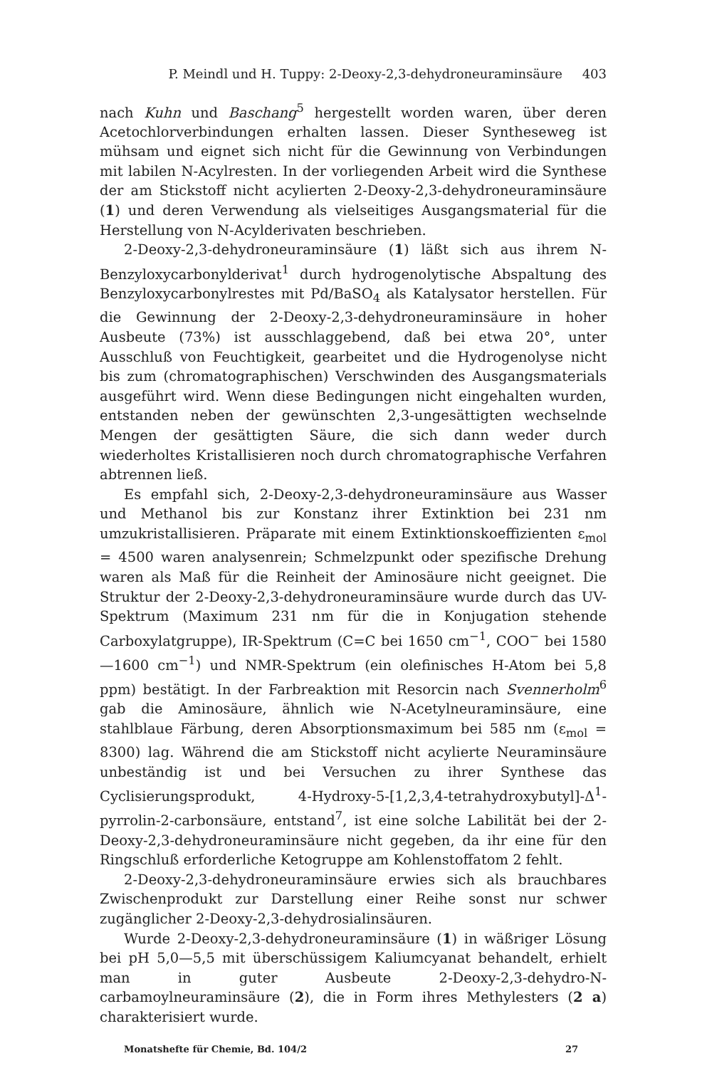P. Meindl und H. Tuppy: 2-Deoxy-2,3-dehydroneuraminsäure 403
nach Kuhn und Baschang<sup>5</sup> hergestellt worden waren, über deren Acetochlorverbindungen erhalten lassen. Dieser Syntheseweg ist mühsam und eignet sich nicht für die Gewinnung von Verbindungen mit labilen N-Acylresten. In der vorliegenden Arbeit wird die Synthese der am Stickstoff nicht acylierten 2-Deoxy-2,3-dehydroneuraminsäure (1) und deren Verwendung als vielseitiges Ausgangsmaterial für die Herstellung von N-Acylderivaten beschrieben.
2-Deoxy-2,3-dehydroneuraminsäure (1) läßt sich aus ihrem N-Benzyloxycarbonylderivat<sup>1</sup> durch hydrogenolytische Abspaltung des Benzyloxycarbonylrestes mit Pd/BaSO<sub>4</sub> als Katalysator herstellen. Für die Gewinnung der 2-Deoxy-2,3-dehydroneuraminsäure in hoher Ausbeute (73%) ist ausschlaggebend, daß bei etwa 20°, unter Ausschluß von Feuchtigkeit, gearbeitet und die Hydrogenolyse nicht bis zum (chromatographischen) Verschwinden des Ausgangsmaterials ausgeführt wird. Wenn diese Bedingungen nicht eingehalten wurden, entstanden neben der gewünschten 2,3-ungesättigten wechselnde Mengen der gesättigten Säure, die sich dann weder durch wiederholtes Kristallisieren noch durch chromatographische Verfahren abtrennen ließ.
Es empfahl sich, 2-Deoxy-2,3-dehydroneuraminsäure aus Wasser und Methanol bis zur Konstanz ihrer Extinktion bei 231 nm umzukristallisieren. Präparate mit einem Extinktionskoeffizienten ε<sub>mol</sub> = 4500 waren analysenrein; Schmelzpunkt oder spezifische Drehung waren als Maß für die Reinheit der Aminosäure nicht geeignet. Die Struktur der 2-Deoxy-2,3-dehydroneuraminsäure wurde durch das UV-Spektrum (Maximum 231 nm für die in Konjugation stehende Carboxylatgruppe), IR-Spektrum (C=C bei 1650 cm<sup>−1</sup>, COO<sup>−</sup> bei 1580—1600 cm<sup>−1</sup>) und NMR-Spektrum (ein olefinisches H-Atom bei 5,8 ppm) bestätigt. In der Farbreaktion mit Resorcin nach Svennerholm<sup>6</sup> gab die Aminosäure, ähnlich wie N-Acetylneuraminsäure, eine stahlblaue Färbung, deren Absorptionsmaximum bei 585 nm (ε<sub>mol</sub> = 8300) lag. Während die am Stickstoff nicht acylierte Neuraminsäure unbeständig ist und bei Versuchen zu ihrer Synthese das Cyclisierungsprodukt, 4-Hydroxy-5-[1,2,3,4-tetrahydroxybutyl]-Δ<sup>1</sup>-pyrrolin-2-carbonsäure, entstand<sup>7</sup>, ist eine solche Labilität bei der 2-Deoxy-2,3-dehydroneuraminsäure nicht gegeben, da ihr eine für den Ringschluß erforderliche Ketogruppe am Kohlenstoffatom 2 fehlt.
2-Deoxy-2,3-dehydroneuraminsäure erwies sich als brauchbares Zwischenprodukt zur Darstellung einer Reihe sonst nur schwer zugänglicher 2-Deoxy-2,3-dehydrosialinsäuren.
Wurde 2-Deoxy-2,3-dehydroneuraminsäure (1) in wäßriger Lösung bei pH 5,0—5,5 mit überschüssigem Kaliumcyanat behandelt, erhielt man in guter Ausbeute 2-Deoxy-2,3-dehydro-N-carbamoylneuraminsäure (2), die in Form ihres Methylesters (2 a) charakterisiert wurde.
Monatshefte für Chemie, Bd. 104/2 27